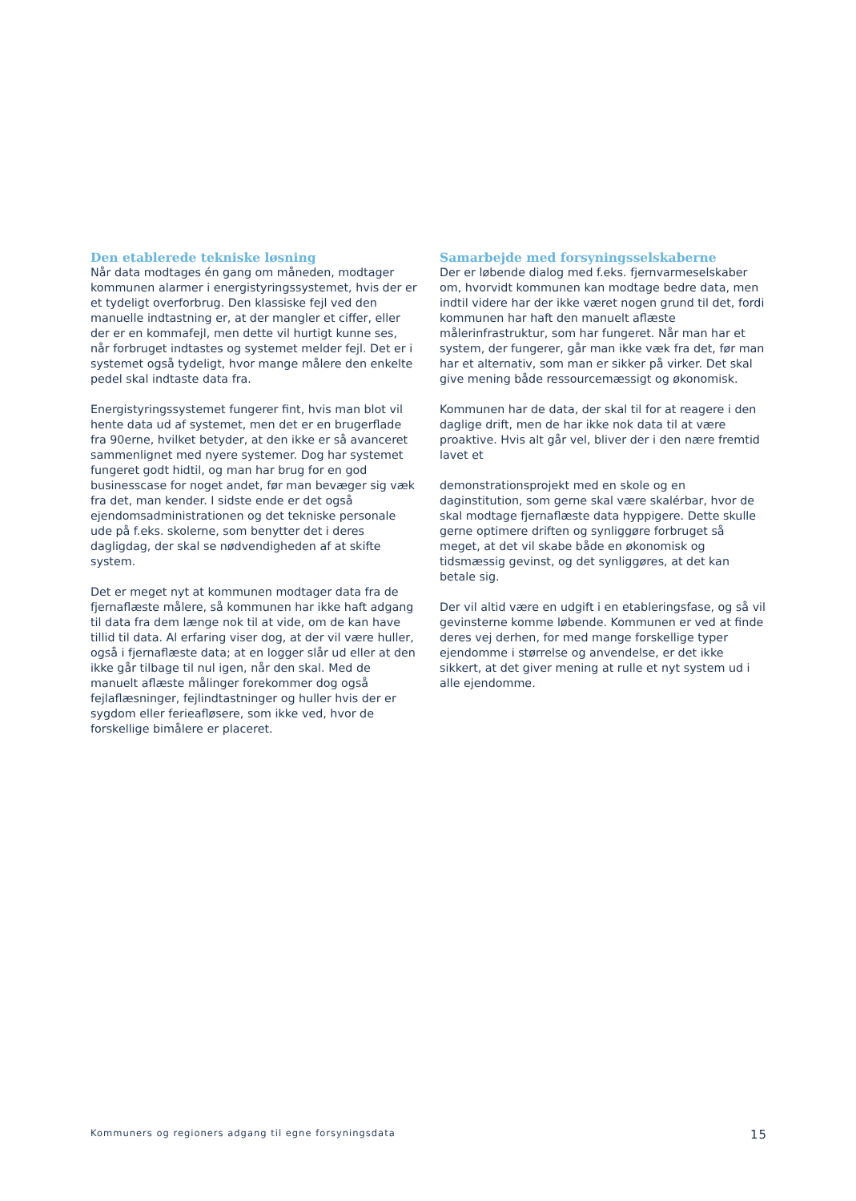Den etablerede tekniske løsning
Når data modtages én gang om måneden, modtager kommunen alarmer i energistyringssystemet, hvis der er et tydeligt overforbrug. Den klassiske fejl ved den manuelle indtastning er, at der mangler et ciffer, eller der er en kommafejl, men dette vil hurtigt kunne ses, når forbruget indtastes og systemet melder fejl. Det er i systemet også tydeligt, hvor mange målere den enkelte pedel skal indtaste data fra.
Energistyringssystemet fungerer fint, hvis man blot vil hente data ud af systemet, men det er en brugerflade fra 90erne, hvilket betyder, at den ikke er så avanceret sammenlignet med nyere systemer. Dog har systemet fungeret godt hidtil, og man har brug for en god businesscase for noget andet, før man bevæger sig væk fra det, man kender. I sidste ende er det også ejendomsadministrationen og det tekniske personale ude på f.eks. skolerne, som benytter det i deres dagligdag, der skal se nødvendigheden af at skifte system.
Det er meget nyt at kommunen modtager data fra de fjernaflæste målere, så kommunen har ikke haft adgang til data fra dem længe nok til at vide, om de kan have tillid til data. Al erfaring viser dog, at der vil være huller, også i fjernaflæste data; at en logger slår ud eller at den ikke går tilbage til nul igen, når den skal. Med de manuelt aflæste målinger forekommer dog også fejlaflæsninger, fejlindtastninger og huller hvis der er sygdom eller ferieafløsere, som ikke ved, hvor de forskellige bimålere er placeret.
Samarbejde med forsyningsselskaberne
Der er løbende dialog med f.eks. fjernvarmeselskaber om, hvorvidt kommunen kan modtage bedre data, men indtil videre har der ikke været nogen grund til det, fordi kommunen har haft den manuelt aflæste målerinfrastruktur, som har fungeret. Når man har et system, der fungerer, går man ikke væk fra det, før man har et alternativ, som man er sikker på virker. Det skal give mening både ressourcemæssigt og økonomisk.
Kommunen har de data, der skal til for at reagere i den daglige drift, men de har ikke nok data til at være proaktive. Hvis alt går vel, bliver der i den nære fremtid lavet et
demonstrationsprojekt med en skole og en daginstitution, som gerne skal være skalérbar, hvor de skal modtage fjernaflæste data hyppigere. Dette skulle gerne optimere driften og synliggøre forbruget så meget, at det vil skabe både en økonomisk og tidsmæssig gevinst, og det synliggøres, at det kan betale sig.
Der vil altid være en udgift i en etableringsfase, og så vil gevinsterne komme løbende. Kommunen er ved at finde deres vej derhen, for med mange forskellige typer ejendomme i størrelse og anvendelse, er det ikke sikkert, at det giver mening at rulle et nyt system ud i alle ejendomme.
Kommuners og regioners adgang til egne forsyningsdata 15